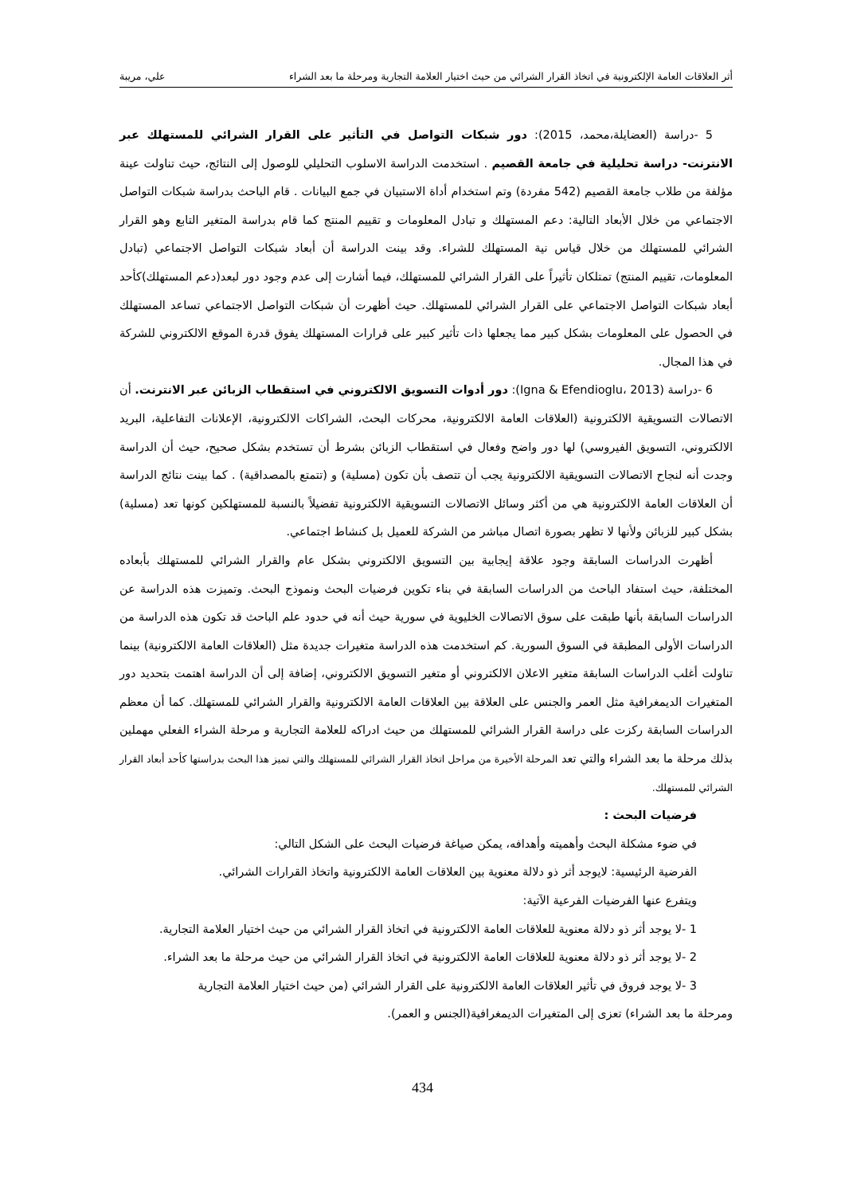أثر العلاقات العامة الإلكترونية في اتخاذ القرار الشرائي من حيث اختيار العلامة التجارية ومرحلة ما بعد الشراء علي، مريبة
5 -دراسة (العضايلة،محمد، 2015): دور شبكات التواصل في التأثير على القرار الشرائي للمستهلك عبر الانترنت- دراسة تحليلية في جامعة القصيم . استخدمت الدراسة الاسلوب التحليلي للوصول إلى النتائج، حيث تناولت عينة مؤلفة من طلاب جامعة القصيم (542 مفردة) وتم استخدام أداة الاستبيان في جمع البيانات . قام الباحث بدراسة شبكات التواصل الاجتماعي من خلال الأبعاد التالية: دعم المستهلك و تبادل المعلومات و تقييم المنتج كما قام بدراسة المتغير التابع وهو القرار الشرائي للمستهلك من خلال قياس نية المستهلك للشراء. وقد بينت الدراسة أن أبعاد شبكات التواصل الاجتماعي (تبادل المعلومات، تقييم المنتج) تمتلكان تأثيراً على القرار الشرائي للمستهلك، فيما أشارت إلى عدم وجود دور لبعد(دعم المستهلك)كأحد أبعاد شبكات التواصل الاجتماعي على القرار الشرائي للمستهلك. حيث أظهرت أن شبكات التواصل الاجتماعي تساعد المستهلك في الحصول على المعلومات بشكل كبير مما يجعلها ذات تأثير كبير على قرارات المستهلك يفوق قدرة الموقع الالكتروني للشركة في هذا المجال.
6 -دراسة (Igna & Efendioglu، 2013): دور أدوات التسويق الالكتروني في استقطاب الزبائن عبر الانترنت. أن الاتصالات التسويقية الالكترونية (العلاقات العامة الالكترونية، محركات البحث، الشراكات الالكترونية، الإعلانات التفاعلية، البريد الالكتروني، التسويق الفيروسي) لها دور واضح وفعال في استقطاب الزبائن بشرط أن تستخدم بشكل صحيح، حيث أن الدراسة وجدت أنه لنجاح الاتصالات التسويقية الالكترونية يجب أن تتصف بأن تكون (مسلية) و (تتمتع بالمصداقية) . كما بينت نتائج الدراسة أن العلاقات العامة الالكترونية هي من أكثر وسائل الاتصالات التسويقية الالكترونية تفضيلاً بالنسبة للمستهلكين كونها تعد (مسلية) بشكل كبير للزبائن ولأنها لا تظهر بصورة اتصال مباشر من الشركة للعميل بل كنشاط اجتماعي.
أظهرت الدراسات السابقة وجود علاقة إيجابية بين التسويق الالكتروني بشكل عام والقرار الشرائي للمستهلك بأبعاده المختلفة، حيث استفاد الباحث من الدراسات السابقة في بناء تكوين فرضيات البحث ونموذج البحث. وتميزت هذه الدراسة عن الدراسات السابقة بأنها طبقت على سوق الاتصالات الخليوية في سورية حيث أنه في حدود علم الباحث قد تكون هذه الدراسة من الدراسات الأولى المطبقة في السوق السورية. كم استخدمت هذه الدراسة متغيرات جديدة مثل (العلاقات العامة الالكترونية) بينما تناولت أغلب الدراسات السابقة متغير الاعلان الالكتروني أو متغير التسويق الالكتروني، إضافة إلى أن الدراسة اهتمت بتحديد دور المتغيرات الديمغرافية مثل العمر والجنس على العلاقة بين العلاقات العامة الالكترونية والقرار الشرائي للمستهلك. كما أن معظم الدراسات السابقة ركزت على دراسة القرار الشرائي للمستهلك من حيث ادراكه للعلامة التجارية و مرحلة الشراء الفعلي مهملين بذلك مرحلة ما بعد الشراء والتي تعد المرحلة الأخيرة من مراحل اتخاذ القرار الشرائي للمستهلك والتي تميز هذا البحث بدراستها كأحد أبعاد القرار الشرائي للمستهلك.
فرضيات البحث :
في ضوء مشكلة البحث وأهميته وأهدافه، يمكن صياغة فرضيات البحث على الشكل التالي:
الفرضية الرئيسية: لايوجد أثر ذو دلالة معنوية بين العلاقات العامة الالكترونية واتخاذ القرارات الشرائي.
ويتفرع عنها الفرضيات الفرعية الآتية:
1 -لا يوجد أثر ذو دلالة معنوية للعلاقات العامة الالكترونية في اتخاذ القرار الشرائي من حيث اختيار العلامة التجارية.
2 -لا يوجد أثر ذو دلالة معنوية للعلاقات العامة الالكترونية في اتخاذ القرار الشرائي من حيث مرحلة ما بعد الشراء.
3 -لا يوجد فروق في تأثير العلاقات العامة الالكترونية على القرار الشرائي (من حيث اختيار العلامة التجارية
ومرحلة ما بعد الشراء) تعزى إلى المتغيرات الديمغرافية(الجنس و العمر).
434